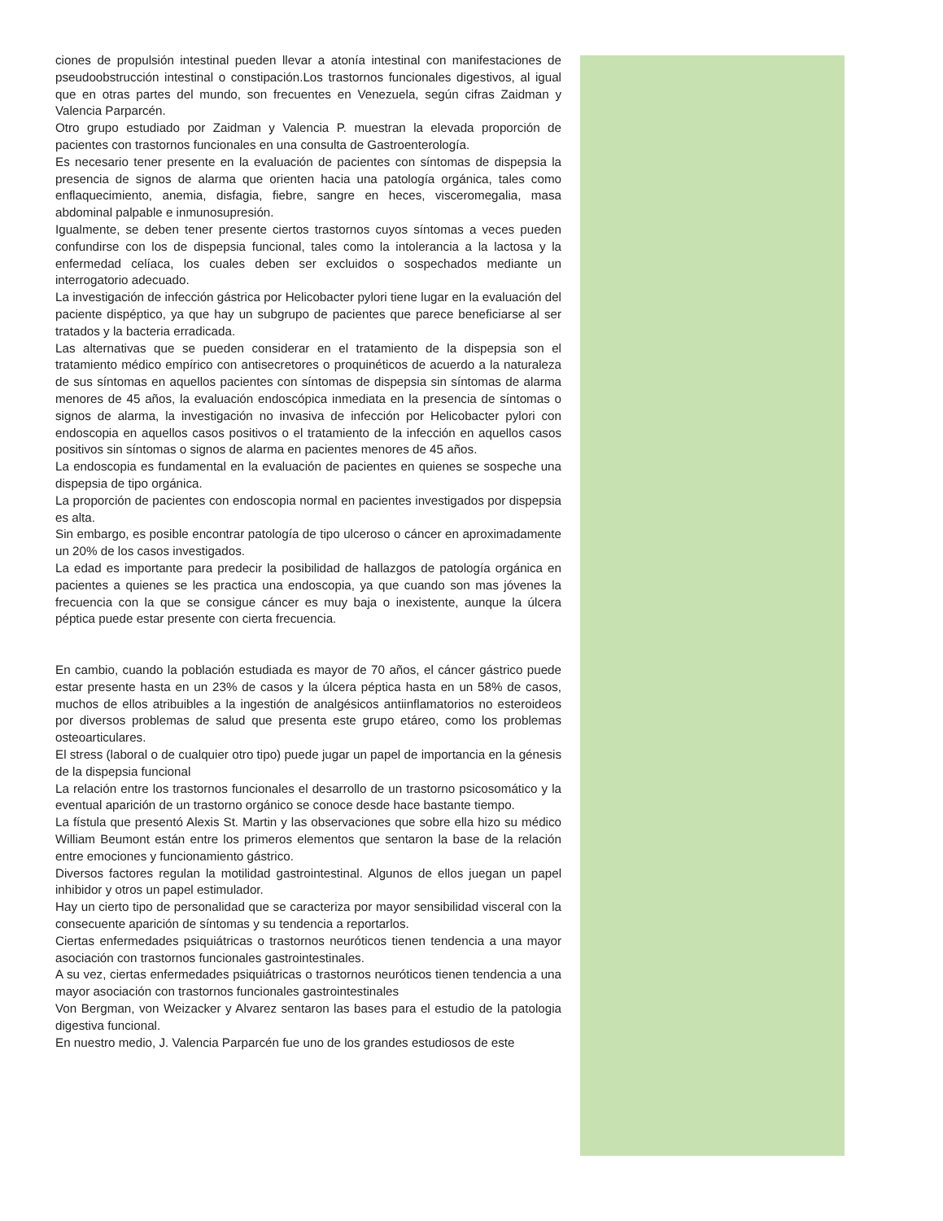ciones de propulsión intestinal pueden llevar a atonía intestinal con manifestaciones de pseudoobstrucción intestinal o constipación.Los trastornos funcionales digestivos, al igual que en otras partes del mundo, son frecuentes en Venezuela, según cifras Zaidman y Valencia Parparcén.
Otro grupo estudiado por Zaidman y Valencia P. muestran la elevada proporción de pacientes con trastornos funcionales en una consulta de Gastroenterología.
Es necesario tener presente en la evaluación de pacientes con síntomas de dispepsia la presencia de signos de alarma que orienten hacia una patología orgánica, tales como enflaquecimiento, anemia, disfagia, fiebre, sangre en heces, visceromegalia, masa abdominal palpable e inmunosupresión.
Igualmente, se deben tener presente ciertos trastornos cuyos síntomas a veces pueden confundirse con los de dispepsia funcional, tales como la intolerancia a la lactosa y la enfermedad celíaca, los cuales deben ser excluidos o sospechados mediante un interrogatorio adecuado.
La investigación de infección gástrica por Helicobacter pylori tiene lugar en la evaluación del paciente dispéptico, ya que hay un subgrupo de pacientes que parece beneficiarse al ser tratados y la bacteria erradicada.
Las alternativas que se pueden considerar en el tratamiento de la dispepsia son el tratamiento médico empírico con antisecretores o proquinéticos de acuerdo a la naturaleza de sus síntomas en aquellos pacientes con síntomas de dispepsia sin síntomas de alarma menores de 45 años, la evaluación endoscópica inmediata en la presencia de síntomas o signos de alarma, la investigación no invasiva de infección por Helicobacter pylori con endoscopia en aquellos casos positivos o el tratamiento de la infección en aquellos casos positivos sin síntomas o signos de alarma en pacientes menores de 45 años.
La endoscopia es fundamental en la evaluación de pacientes en quienes se sospeche una dispepsia de tipo orgánica.
La proporción de pacientes con endoscopia normal en pacientes investigados por dispepsia es alta.
Sin embargo, es posible encontrar patología de tipo ulceroso o cáncer en aproximadamente un 20% de los casos investigados.
La edad es importante para predecir la posibilidad de hallazgos de patología orgánica en pacientes a quienes se les practica una endoscopia, ya que cuando son mas jóvenes la frecuencia con la que se consigue cáncer es muy baja o inexistente, aunque la úlcera péptica puede estar presente con cierta frecuencia.
En cambio, cuando la población estudiada es mayor de 70 años, el cáncer gástrico puede estar presente hasta en un 23% de casos y la úlcera péptica hasta en un 58% de casos, muchos de ellos atribuibles a la ingestión de analgésicos antiinflamatorios no esteroideos por diversos problemas de salud que presenta este grupo etáreo, como los problemas osteoarticulares.
El stress (laboral o de cualquier otro tipo) puede jugar un papel de importancia en la génesis de la dispepsia funcional
La relación entre los trastornos funcionales el desarrollo de un trastorno psicosomático y la eventual aparición de un trastorno orgánico se conoce desde hace bastante tiempo.
La fístula que presentó Alexis St. Martin y las observaciones que sobre ella hizo su médico William Beumont están entre los primeros elementos que sentaron la base de la relación entre emociones y funcionamiento gástrico.
Diversos factores regulan la motilidad gastrointestinal. Algunos de ellos juegan un papel inhibidor y otros un papel estimulador.
Hay un cierto tipo de personalidad que se caracteriza por mayor sensibilidad visceral con la consecuente aparición de síntomas y su tendencia a reportarlos.
Ciertas enfermedades psiquiátricas o trastornos neuróticos tienen tendencia a una mayor asociación con trastornos funcionales gastrointestinales.
A su vez, ciertas enfermedades psiquiátricas o trastornos neuróticos tienen tendencia a una mayor asociación con trastornos funcionales gastrointestinales
Von Bergman, von Weizacker y Alvarez sentaron las bases para el estudio de la patologia digestiva funcional.
En nuestro medio, J. Valencia Parparcén fue uno de los grandes estudiosos de este